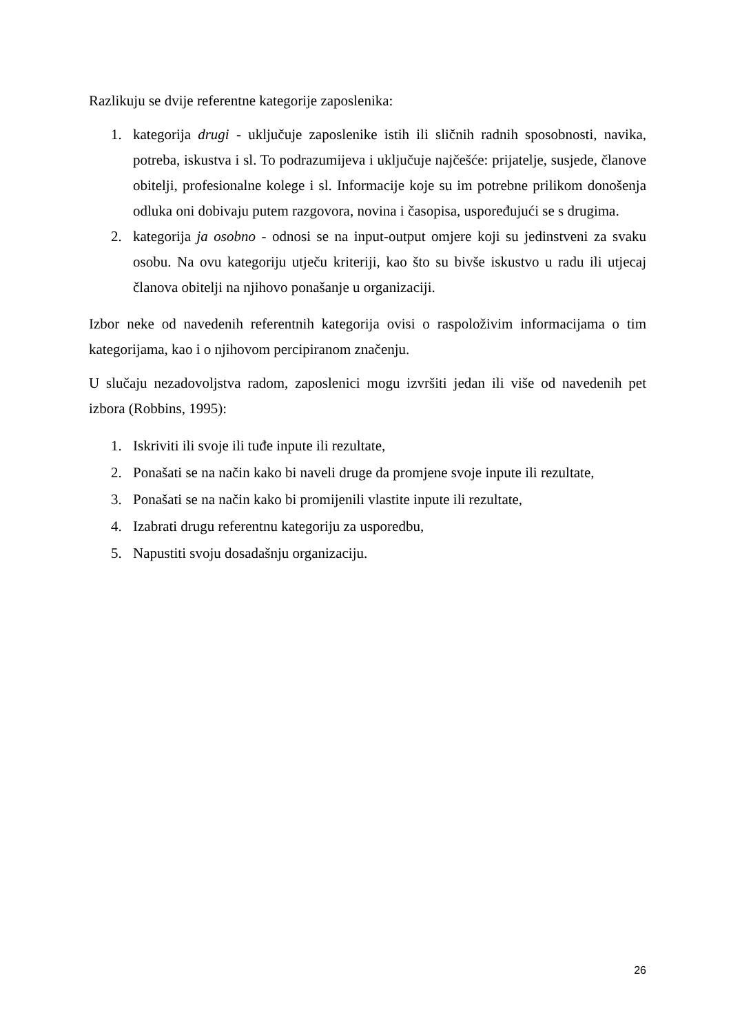Razlikuju se dvije referentne kategorije zaposlenika:
1. kategorija drugi - uključuje zaposlenike istih ili sličnih radnih sposobnosti, navika, potreba, iskustva i sl. To podrazumijeva i uključuje najčešće: prijatelje, susjede, članove obitelji, profesionalne kolege i sl. Informacije koje su im potrebne prilikom donošenja odluka oni dobivaju putem razgovora, novina i časopisa, uspoređujući se s drugima.
2. kategorija ja osobno - odnosi se na input-output omjere koji su jedinstveni za svaku osobu. Na ovu kategoriju utječu kriteriji, kao što su bivše iskustvo u radu ili utjecaj članova obitelji na njihovo ponašanje u organizaciji.
Izbor neke od navedenih referentnih kategorija ovisi o raspoloživim informacijama o tim kategorijama, kao i o njihovom percipiranom značenju.
U slučaju nezadovoljstva radom, zaposlenici mogu izvršiti jedan ili više od navedenih pet izbora (Robbins, 1995):
1. Iskriviti ili svoje ili tuđe inpute ili rezultate,
2. Ponašati se na način kako bi naveli druge da promjene svoje inpute ili rezultate,
3. Ponašati se na način kako bi promijenili vlastite inpute ili rezultate,
4. Izabrati drugu referentnu kategoriju za usporedbu,
5. Napustiti svoju dosadašnju organizaciju.
26